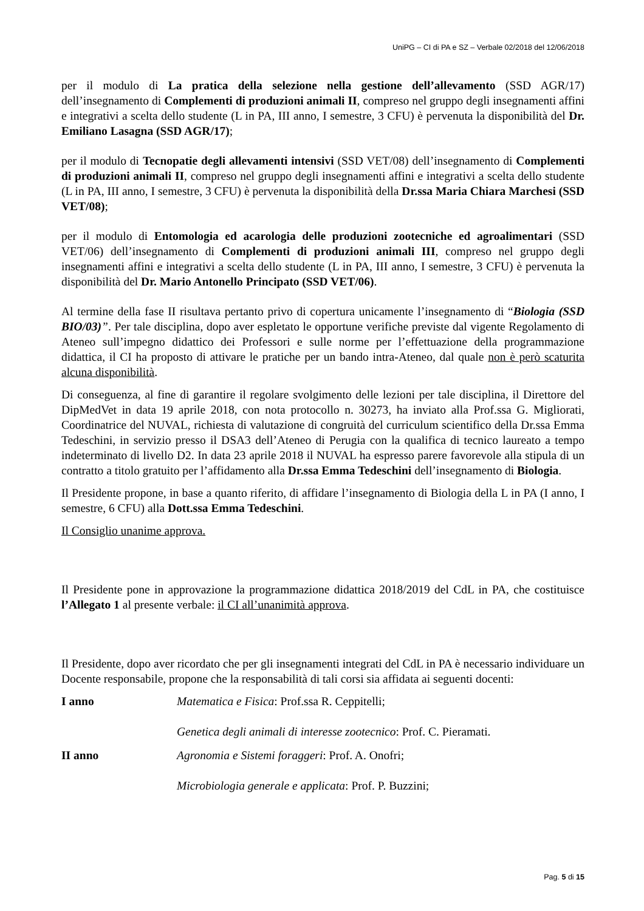UniPG – CI di PA e SZ – Verbale 02/2018 del 12/06/2018
per il modulo di La pratica della selezione nella gestione dell’allevamento (SSD AGR/17) dell’insegnamento di Complementi di produzioni animali II, compreso nel gruppo degli insegnamenti affini e integrativi a scelta dello studente (L in PA, III anno, I semestre, 3 CFU) è pervenuta la disponibilità del Dr. Emiliano Lasagna (SSD AGR/17);
per il modulo di Tecnopatie degli allevamenti intensivi (SSD VET/08) dell’insegnamento di Complementi di produzioni animali II, compreso nel gruppo degli insegnamenti affini e integrativi a scelta dello studente (L in PA, III anno, I semestre, 3 CFU) è pervenuta la disponibilità della Dr.ssa Maria Chiara Marchesi (SSD VET/08);
per il modulo di Entomologia ed acarologia delle produzioni zootecniche ed agroalimentari (SSD VET/06) dell’insegnamento di Complementi di produzioni animali III, compreso nel gruppo degli insegnamenti affini e integrativi a scelta dello studente (L in PA, III anno, I semestre, 3 CFU) è pervenuta la disponibilità del Dr. Mario Antonello Principato (SSD VET/06).
Al termine della fase II risultava pertanto privo di copertura unicamente l’insegnamento di “Biologia (SSD BIO/03)”. Per tale disciplina, dopo aver espletato le opportune verifiche previste dal vigente Regolamento di Ateneo sull’impegno didattico dei Professori e sulle norme per l’effettuazione della programmazione didattica, il CI ha proposto di attivare le pratiche per un bando intra-Ateneo, dal quale non è però scaturita alcuna disponibilità.
Di conseguenza, al fine di garantire il regolare svolgimento delle lezioni per tale disciplina, il Direttore del DipMedVet in data 19 aprile 2018, con nota protocollo n. 30273, ha inviato alla Prof.ssa G. Migliorati, Coordinatrice del NUVAL, richiesta di valutazione di congruità del curriculum scientifico della Dr.ssa Emma Tedeschini, in servizio presso il DSA3 dell’Ateneo di Perugia con la qualifica di tecnico laureato a tempo indeterminato di livello D2. In data 23 aprile 2018 il NUVAL ha espresso parere favorevole alla stipula di un contratto a titolo gratuito per l’affidamento alla Dr.ssa Emma Tedeschini dell’insegnamento di Biologia.
Il Presidente propone, in base a quanto riferito, di affidare l’insegnamento di Biologia della L in PA (I anno, I semestre, 6 CFU) alla Dott.ssa Emma Tedeschini.
Il Consiglio unanime approva.
Il Presidente pone in approvazione la programmazione didattica 2018/2019 del CdL in PA, che costituisce l’Allegato 1 al presente verbale: il CI all’unanimità approva.
Il Presidente, dopo aver ricordato che per gli insegnamenti integrati del CdL in PA è necessario individuare un Docente responsabile, propone che la responsabilità di tali corsi sia affidata ai seguenti docenti:
I anno Matematica e Fisica: Prof.ssa R. Ceppitelli;
Genetica degli animali di interesse zootecnico: Prof. C. Pieramati.
II anno Agronomia e Sistemi foraggeri: Prof. A. Onofri;
Microbiologia generale e applicata: Prof. P. Buzzini;
Pag. 5 di 15